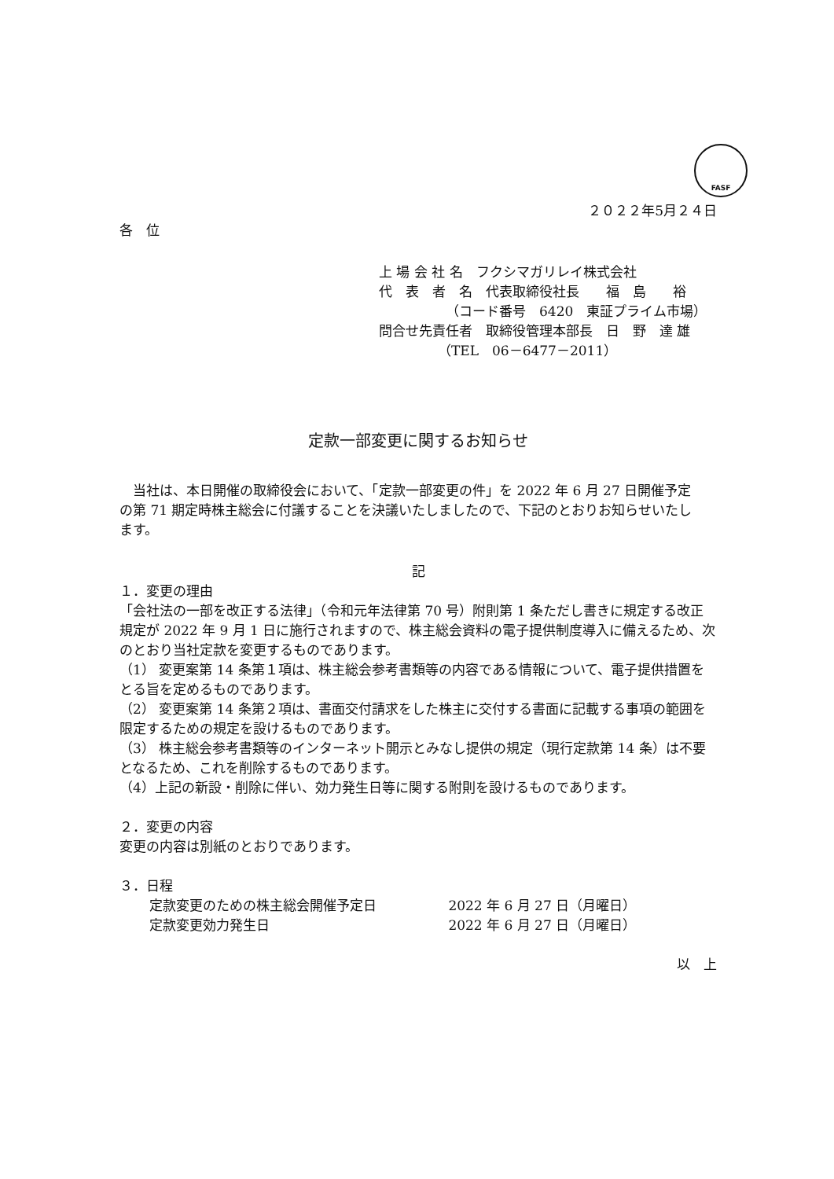FASF
２０２２年5月２４日
各　位
上 場 会 社 名　フクシマガリレイ株式会社
代　表　者　名　代表取締役社長　　福　島　　裕
（コード番号　6420　東証プライム市場）
問合せ先責任者　取締役管理本部長　日　野　達 雄
（TEL　06－6477－2011）
定款一部変更に関するお知らせ
　当社は、本日開催の取締役会において、「定款一部変更の件」を 2022 年 6 月 27 日開催予定の第 71 期定時株主総会に付議することを決議いたしましたので、下記のとおりお知らせいたします。
記
１．変更の理由
「会社法の一部を改正する法律」（令和元年法律第 70 号）附則第 1 条ただし書きに規定する改正規定が 2022 年 9 月 1 日に施行されますので、株主総会資料の電子提供制度導入に備えるため、次のとおり当社定款を変更するものであります。
（1） 変更案第 14 条第１項は、株主総会参考書類等の内容である情報について、電子提供措置をとる旨を定めるものであります。
（2） 変更案第 14 条第２項は、書面交付請求をした株主に交付する書面に記載する事項の範囲を限定するための規定を設けるものであります。
（3） 株主総会参考書類等のインターネット開示とみなし提供の規定（現行定款第 14 条）は不要となるため、これを削除するものであります。
（4）上記の新設・削除に伴い、効力発生日等に関する附則を設けるものであります。
２．変更の内容
変更の内容は別紙のとおりであります。
３．日程
定款変更のための株主総会開催予定日 2022 年 6 月 27 日（月曜日）
定款変更効力発生日 2022 年 6 月 27 日（月曜日）
以　上